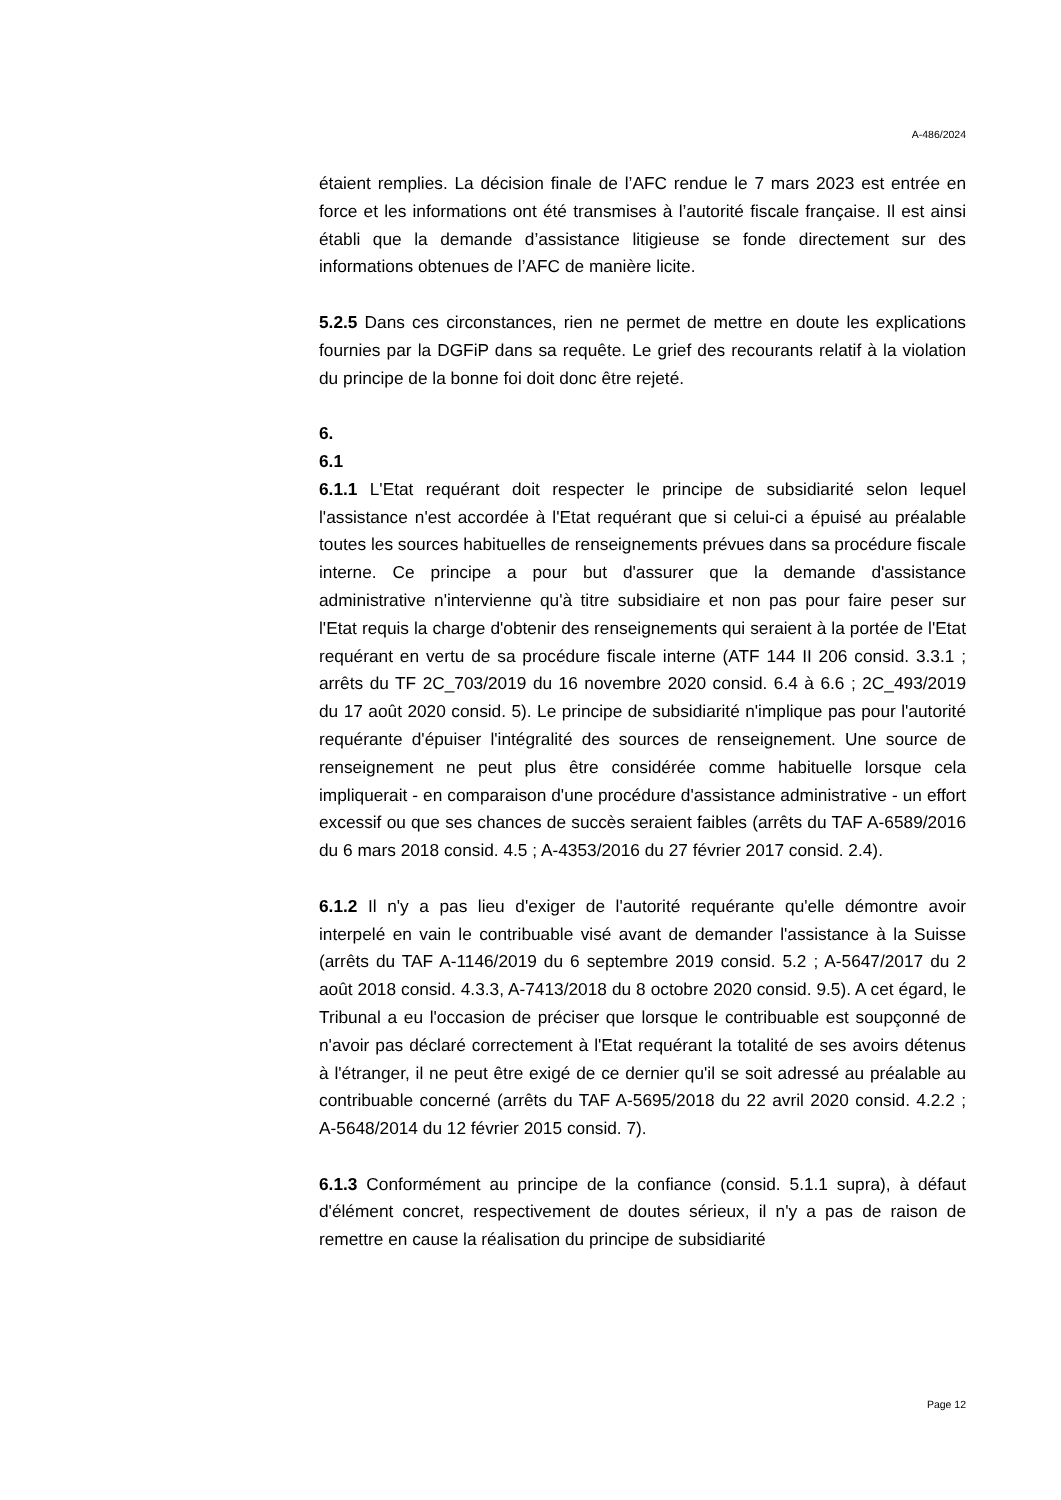A-486/2024
étaient remplies. La décision finale de l’AFC rendue le 7 mars 2023 est entrée en force et les informations ont été transmises à l’autorité fiscale française. Il est ainsi établi que la demande d’assistance litigieuse se fonde directement sur des informations obtenues de l’AFC de manière licite.
5.2.5 Dans ces circonstances, rien ne permet de mettre en doute les explications fournies par la DGFiP dans sa requête. Le grief des recourants relatif à la violation du principe de la bonne foi doit donc être rejeté.
6.
6.1
6.1.1 L'Etat requérant doit respecter le principe de subsidiarité selon lequel l'assistance n'est accordée à l'Etat requérant que si celui-ci a épuisé au préalable toutes les sources habituelles de renseignements prévues dans sa procédure fiscale interne. Ce principe a pour but d'assurer que la demande d'assistance administrative n'intervienne qu'à titre subsidiaire et non pas pour faire peser sur l'Etat requis la charge d'obtenir des renseignements qui seraient à la portée de l'Etat requérant en vertu de sa procédure fiscale interne (ATF 144 II 206 consid. 3.3.1 ; arrêts du TF 2C_703/2019 du 16 novembre 2020 consid. 6.4 à 6.6 ; 2C_493/2019 du 17 août 2020 consid. 5). Le principe de subsidiarité n'implique pas pour l'autorité requérante d'épuiser l'intégralité des sources de renseignement. Une source de renseignement ne peut plus être considérée comme habituelle lorsque cela impliquerait - en comparaison d'une procédure d'assistance administrative - un effort excessif ou que ses chances de succès seraient faibles (arrêts du TAF A-6589/2016 du 6 mars 2018 consid. 4.5 ; A-4353/2016 du 27 février 2017 consid. 2.4).
6.1.2 Il n'y a pas lieu d'exiger de l'autorité requérante qu'elle démontre avoir interpelé en vain le contribuable visé avant de demander l'assistance à la Suisse (arrêts du TAF A-1146/2019 du 6 septembre 2019 consid. 5.2 ; A-5647/2017 du 2 août 2018 consid. 4.3.3, A-7413/2018 du 8 octobre 2020 consid. 9.5). A cet égard, le Tribunal a eu l'occasion de préciser que lorsque le contribuable est soupçonné de n'avoir pas déclaré correctement à l'Etat requérant la totalité de ses avoirs détenus à l'étranger, il ne peut être exigé de ce dernier qu'il se soit adressé au préalable au contribuable concerné (arrêts du TAF A-5695/2018 du 22 avril 2020 consid. 4.2.2 ; A-5648/2014 du 12 février 2015 consid. 7).
6.1.3 Conformément au principe de la confiance (consid. 5.1.1 supra), à défaut d'élément concret, respectivement de doutes sérieux, il n'y a pas de raison de remettre en cause la réalisation du principe de subsidiarité
Page 12